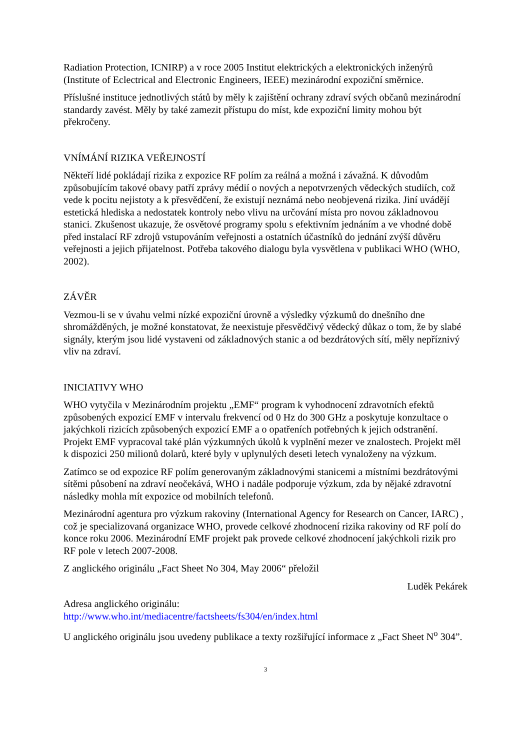Radiation Protection, ICNIRP) a v roce 2005 Institut elektrických a elektronických inženýrů (Institute of Eclectrical and Electronic Engineers, IEEE) mezinárodní expoziční směrnice.
Příslušné instituce jednotlivých států by měly k zajištění ochrany zdraví svých občanů mezinárodní standardy zavést. Měly by také zamezit přístupu do míst, kde expoziční limity mohou být překročeny.
VNÍMÁNÍ RIZIKA VEŘEJNOSTÍ
Někteří lidé pokládají rizika z expozice RF polím za reálná a možná i závažná. K důvodům způsobujícím takové obavy patří zprávy médií o nových a nepotvrzených vědeckých studiích, což vede k pocitu nejistoty a k přesvědčení, že existují neznámá nebo neobjevená rizika. Jiní uvádějí estetická hlediska a nedostatek kontroly nebo vlivu na určování místa pro novou základnovou stanici. Zkušenost ukazuje, že osvětové programy spolu s efektivním jednáním a ve vhodné době před instalací RF zdrojů vstupováním veřejnosti a ostatních účastníků do jednání zvýší důvěru veřejnosti a jejich přijatelnost. Potřeba takového dialogu byla vysvětlena v publikaci WHO (WHO, 2002).
ZÁVĚR
Vezmou-li se v úvahu velmi nízké expoziční úrovně a výsledky výzkumů do dnešního dne shromážděných, je možné konstatovat, že neexistuje přesvědčivý vědecký důkaz o tom, že by slabé signály, kterým jsou lidé vystaveni od základnových stanic a od bezdrátových sítí, měly nepříznivý vliv na zdraví.
INICIATIVY WHO
WHO vytyčila v Mezinárodním projektu „EMF“ program k vyhodnocení zdravotních efektů způsobených expozicí EMF v intervalu frekvencí od 0 Hz do 300 GHz a poskytuje konzultace o jakýchkoli rizicích způsobených expozicí EMF a o opatřeních potřebných k jejich odstranění. Projekt EMF vypracoval také plán výzkumných úkolů k vyplnění mezer ve znalostech. Projekt měl k dispozici 250 milionů dolarů, které byly v uplynulých deseti letech vynaloženy na výzkum.
Zatímco se od expozice RF polím generovaným základnovými stanicemi a místními bezdrátovými sítěmi působení na zdraví neočekává, WHO i nadále podporuje výzkum, zda by nějaké zdravotní následky mohla mít expozice od mobilních telefonů.
Mezinárodní agentura pro výzkum rakoviny (International Agency for Research on Cancer, IARC) , což je specializovaná organizace WHO, provede celkové zhodnocení rizika rakoviny od RF polí do konce roku 2006. Mezinárodní EMF projekt pak provede celkové zhodnocení jakýchkoli rizik pro RF pole v letech 2007-2008.
Z anglického originálu „Fact Sheet No 304, May 2006“ přeložil
Luděk Pekárek
Adresa anglického originálu:
http://www.who.int/mediacentre/factsheets/fs304/en/index.html
U anglického originálu jsou uvedeny publikace a texty rozšiřující informace z „Fact Sheet N<sup>o</sup> 304”.
3